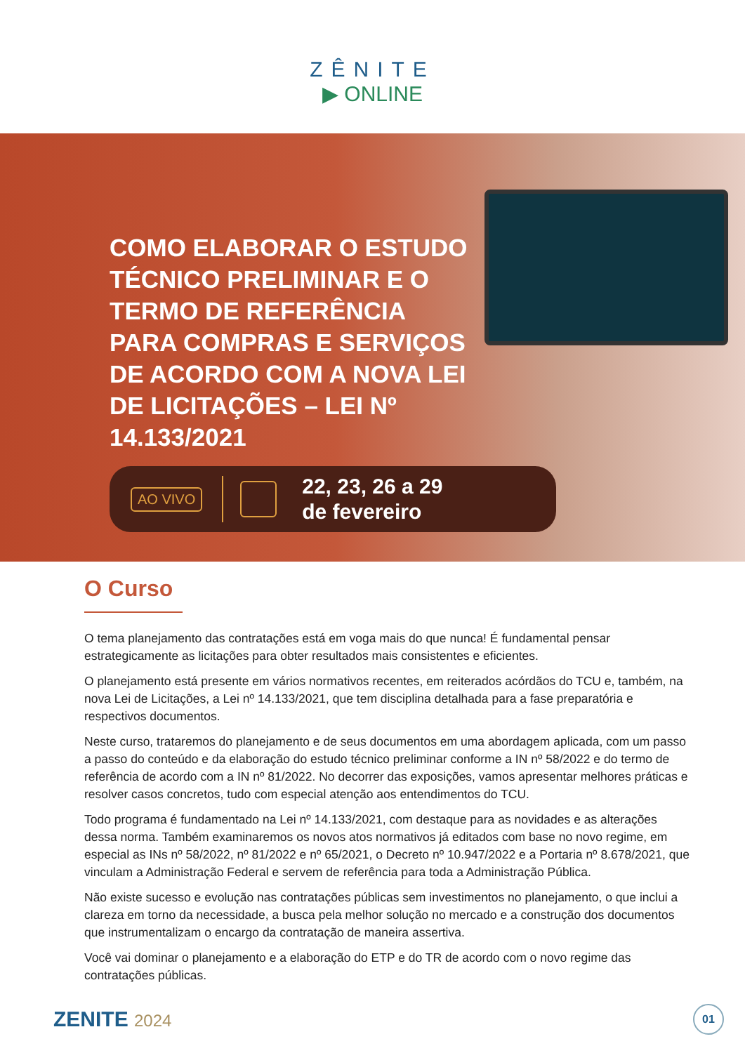ZÊNITE
▶ ONLINE
COMO ELABORAR O ESTUDO TÉCNICO PRELIMINAR E O TERMO DE REFERÊNCIA PARA COMPRAS E SERVIÇOS DE ACORDO COM A NOVA LEI DE LICITAÇÕES – LEI Nº 14.133/2021
AO VIVO
22, 23, 26 a 29
de fevereiro
O Curso
O tema planejamento das contratações está em voga mais do que nunca! É fundamental pensar estrategicamente as licitações para obter resultados mais consistentes e eficientes.
O planejamento está presente em vários normativos recentes, em reiterados acórdãos do TCU e, também, na nova Lei de Licitações, a Lei nº 14.133/2021, que tem disciplina detalhada para a fase preparatória e respectivos documentos.
Neste curso, trataremos do planejamento e de seus documentos em uma abordagem aplicada, com um passo a passo do conteúdo e da elaboração do estudo técnico preliminar conforme a IN nº 58/2022 e do termo de referência de acordo com a IN nº 81/2022. No decorrer das exposições, vamos apresentar melhores práticas e resolver casos concretos, tudo com especial atenção aos entendimentos do TCU.
Todo programa é fundamentado na Lei nº 14.133/2021, com destaque para as novidades e as alterações dessa norma. Também examinaremos os novos atos normativos já editados com base no novo regime, em especial as INs nº 58/2022, nº 81/2022 e nº 65/2021, o Decreto nº 10.947/2022 e a Portaria nº 8.678/2021, que vinculam a Administração Federal e servem de referência para toda a Administração Pública.
Não existe sucesso e evolução nas contratações públicas sem investimentos no planejamento, o que inclui a clareza em torno da necessidade, a busca pela melhor solução no mercado e a construção dos documentos que instrumentalizam o encargo da contratação de maneira assertiva.
Você vai dominar o planejamento e a elaboração do ETP e do TR de acordo com o novo regime das contratações públicas.
ZENITE 2024
01